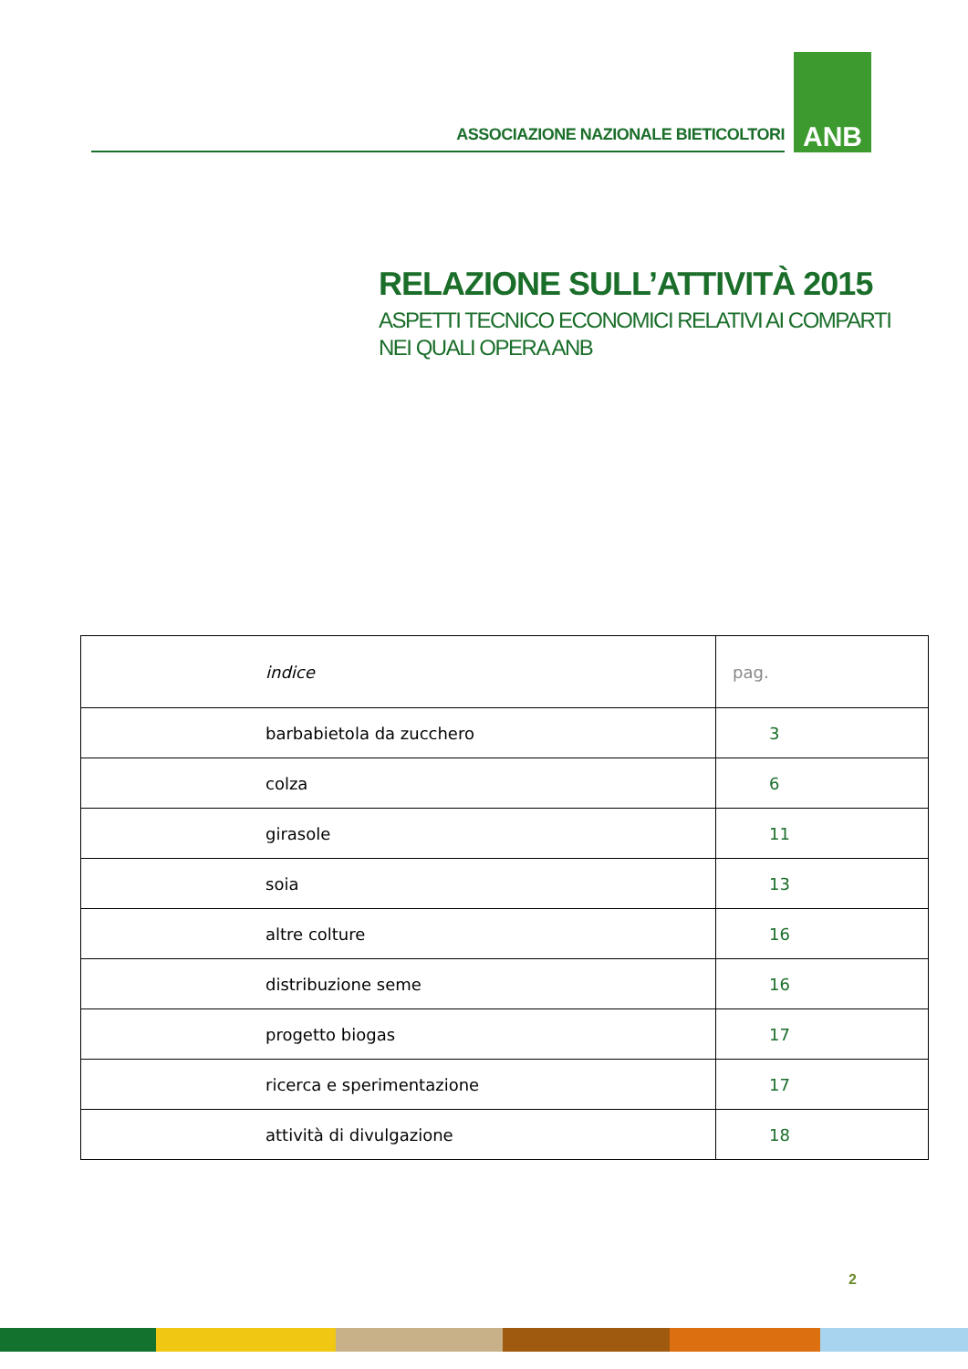ASSOCIAZIONE NAZIONALE BIETICOLTORI
ANB
RELAZIONE SULL’ATTIVITÀ 2015
ASPETTI TECNICO ECONOMICI RELATIVI AI COMPARTI
NEI QUALI OPERA ANB
| indice | pag. |
| --- | --- |
| barbabietola da zucchero | 3 |
| colza | 6 |
| girasole | 11 |
| soia | 13 |
| altre colture | 16 |
| distribuzione seme | 16 |
| progetto biogas | 17 |
| ricerca e sperimentazione | 17 |
| attività di divulgazione | 18 |
2